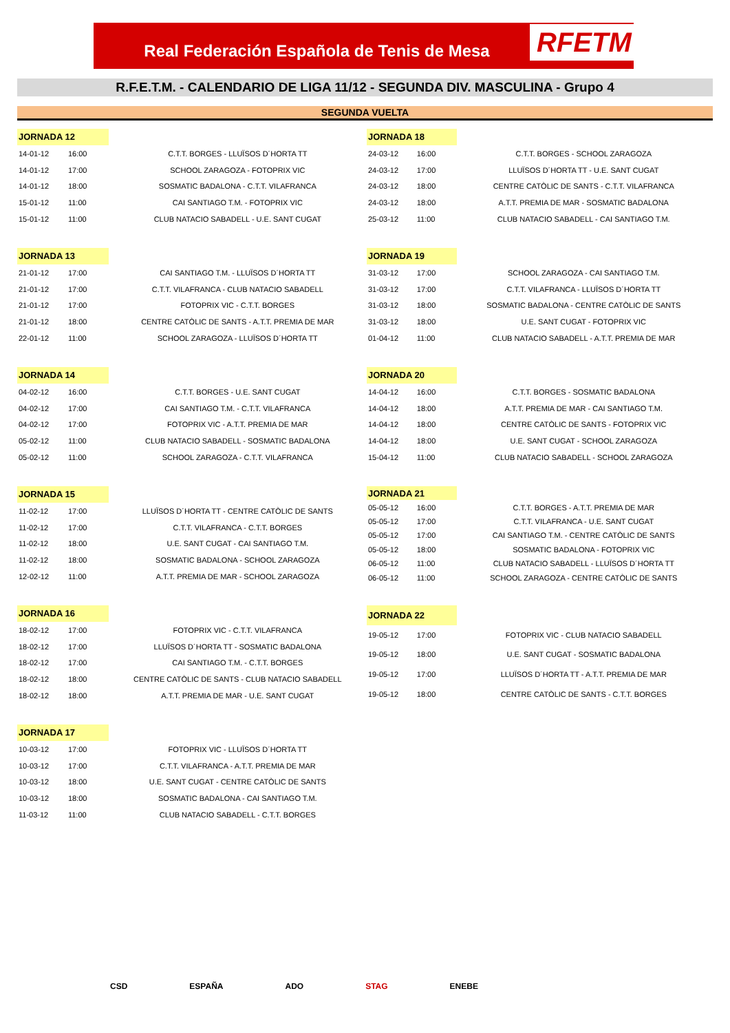Real Federación Española de Tenis de Mesa
RFETM
R.F.E.T.M. - CALENDARIO DE LIGA 11/12 - SEGUNDA DIV. MASCULINA - Grupo 4
SEGUNDA VUELTA
| JORNADA 12 | | |
| 14-01-12 | 16:00 | C.T.T. BORGES - LLUÏSOS D´HORTA TT |
| 14-01-12 | 17:00 | SCHOOL ZARAGOZA - FOTOPRIX VIC |
| 14-01-12 | 18:00 | SOSMATIC BADALONA - C.T.T. VILAFRANCA |
| 15-01-12 | 11:00 | CAI SANTIAGO T.M. - FOTOPRIX VIC |
| 15-01-12 | 11:00 | CLUB NATACIO SABADELL - U.E. SANT CUGAT |
| JORNADA 18 | | |
| 24-03-12 | 16:00 | C.T.T. BORGES - SCHOOL ZARAGOZA |
| 24-03-12 | 17:00 | LLUÏSOS D´HORTA TT - U.E. SANT CUGAT |
| 24-03-12 | 18:00 | CENTRE CATÒLIC DE SANTS - C.T.T. VILAFRANCA |
| 24-03-12 | 18:00 | A.T.T. PREMIA DE MAR - SOSMATIC BADALONA |
| 25-03-12 | 11:00 | CLUB NATACIO SABADELL - CAI SANTIAGO T.M. |
| JORNADA 13 | | |
| 21-01-12 | 17:00 | CAI SANTIAGO T.M. - LLUÏSOS D´HORTA TT |
| 21-01-12 | 17:00 | C.T.T. VILAFRANCA - CLUB NATACIO SABADELL |
| 21-01-12 | 17:00 | FOTOPRIX VIC - C.T.T. BORGES |
| 21-01-12 | 18:00 | CENTRE CATÒLIC DE SANTS - A.T.T. PREMIA DE MAR |
| 22-01-12 | 11:00 | SCHOOL ZARAGOZA - LLUÏSOS D´HORTA TT |
| JORNADA 19 | | |
| 31-03-12 | 17:00 | SCHOOL ZARAGOZA - CAI SANTIAGO T.M. |
| 31-03-12 | 17:00 | C.T.T. VILAFRANCA - LLUÏSOS D´HORTA TT |
| 31-03-12 | 18:00 | SOSMATIC BADALONA - CENTRE CATÒLIC DE SANTS |
| 31-03-12 | 18:00 | U.E. SANT CUGAT - FOTOPRIX VIC |
| 01-04-12 | 11:00 | CLUB NATACIO SABADELL - A.T.T. PREMIA DE MAR |
| JORNADA 14 | | |
| 04-02-12 | 16:00 | C.T.T. BORGES - U.E. SANT CUGAT |
| 04-02-12 | 17:00 | CAI SANTIAGO T.M. - C.T.T. VILAFRANCA |
| 04-02-12 | 17:00 | FOTOPRIX VIC - A.T.T. PREMIA DE MAR |
| 05-02-12 | 11:00 | CLUB NATACIO SABADELL - SOSMATIC BADALONA |
| 05-02-12 | 11:00 | SCHOOL ZARAGOZA - C.T.T. VILAFRANCA |
| JORNADA 20 | | |
| 14-04-12 | 16:00 | C.T.T. BORGES - SOSMATIC BADALONA |
| 14-04-12 | 18:00 | A.T.T. PREMIA DE MAR - CAI SANTIAGO T.M. |
| 14-04-12 | 18:00 | CENTRE CATÒLIC DE SANTS - FOTOPRIX VIC |
| 14-04-12 | 18:00 | U.E. SANT CUGAT - SCHOOL ZARAGOZA |
| 15-04-12 | 11:00 | CLUB NATACIO SABADELL - SCHOOL ZARAGOZA |
| JORNADA 15 | | |
| 11-02-12 | 17:00 | LLUÏSOS D´HORTA TT - CENTRE CATÒLIC DE SANTS |
| 11-02-12 | 17:00 | C.T.T. VILAFRANCA - C.T.T. BORGES |
| 11-02-12 | 18:00 | U.E. SANT CUGAT - CAI SANTIAGO T.M. |
| 11-02-12 | 18:00 | SOSMATIC BADALONA - SCHOOL ZARAGOZA |
| 12-02-12 | 11:00 | A.T.T. PREMIA DE MAR - SCHOOL ZARAGOZA |
| JORNADA 21 | | |
| 05-05-12 | 16:00 | C.T.T. BORGES - A.T.T. PREMIA DE MAR |
| 05-05-12 | 17:00 | C.T.T. VILAFRANCA - U.E. SANT CUGAT |
| 05-05-12 | 17:00 | CAI SANTIAGO T.M. - CENTRE CATÒLIC DE SANTS |
| 05-05-12 | 18:00 | SOSMATIC BADALONA - FOTOPRIX VIC |
| 06-05-12 | 11:00 | CLUB NATACIO SABADELL - LLUÏSOS D´HORTA TT |
| 06-05-12 | 11:00 | SCHOOL ZARAGOZA - CENTRE CATÒLIC DE SANTS |
| JORNADA 16 | | |
| 18-02-12 | 17:00 | FOTOPRIX VIC - C.T.T. VILAFRANCA |
| 18-02-12 | 17:00 | LLUÏSOS D´HORTA TT - SOSMATIC BADALONA |
| 18-02-12 | 17:00 | CAI SANTIAGO T.M. - C.T.T. BORGES |
| 18-02-12 | 18:00 | CENTRE CATÒLIC DE SANTS - CLUB NATACIO SABADELL |
| 18-02-12 | 18:00 | A.T.T. PREMIA DE MAR - U.E. SANT CUGAT |
| JORNADA 22 | | |
| 19-05-12 | 17:00 | FOTOPRIX VIC - CLUB NATACIO SABADELL |
| 19-05-12 | 18:00 | U.E. SANT CUGAT - SOSMATIC BADALONA |
| 19-05-12 | 17:00 | LLUÏSOS D´HORTA TT - A.T.T. PREMIA DE MAR |
| 19-05-12 | 18:00 | CENTRE CATÒLIC DE SANTS - C.T.T. BORGES |
| JORNADA 17 | | |
| 10-03-12 | 17:00 | FOTOPRIX VIC - LLUÏSOS D´HORTA TT |
| 10-03-12 | 17:00 | C.T.T. VILAFRANCA - A.T.T. PREMIA DE MAR |
| 10-03-12 | 18:00 | U.E. SANT CUGAT - CENTRE CATÒLIC DE SANTS |
| 10-03-12 | 18:00 | SOSMATIC BADALONA - CAI SANTIAGO T.M. |
| 11-03-12 | 11:00 | CLUB NATACIO SABADELL - C.T.T. BORGES |
CSD ESPAÑA ADO STAG ENEBE